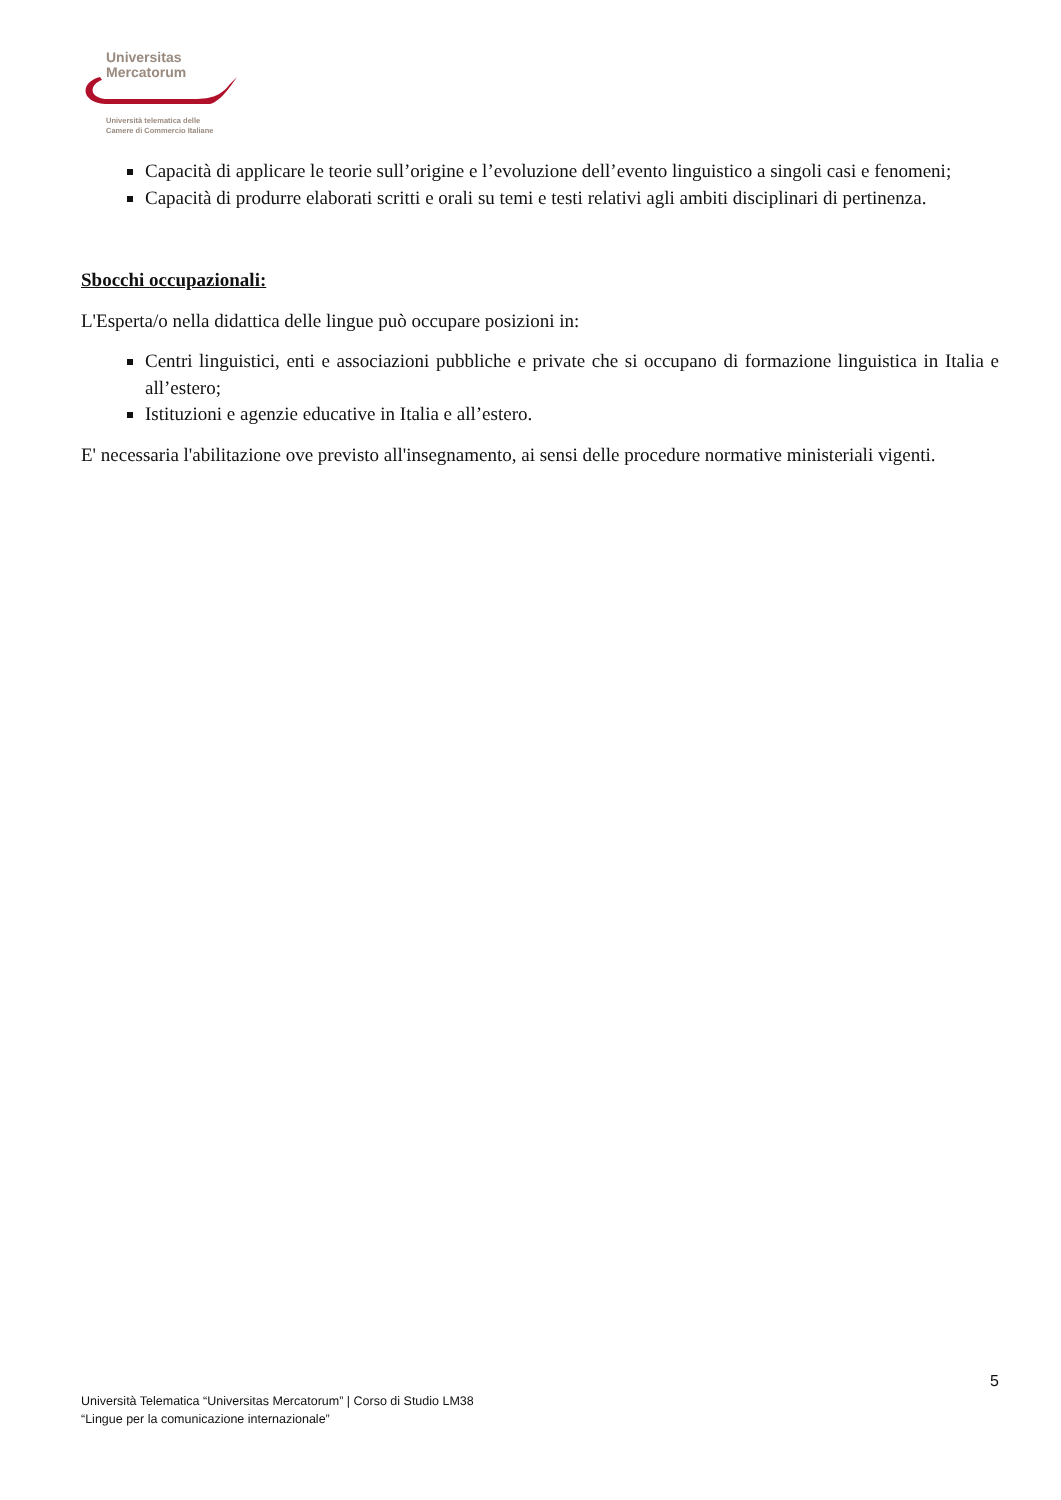Universitas
Mercatorum
Università telematica delle
Camere di Commercio Italiane
Capacità di applicare le teorie sull’origine e l’evoluzione dell’evento linguistico a singoli casi e fenomeni;
Capacità di produrre elaborati scritti e orali su temi e testi relativi agli ambiti disciplinari di pertinenza.
Sbocchi occupazionali:
L'Esperta/o nella didattica delle lingue può occupare posizioni in:
Centri linguistici, enti e associazioni pubbliche e private che si occupano di formazione linguistica in Italia e all’estero;
Istituzioni e agenzie educative in Italia e all’estero.
E' necessaria l'abilitazione ove previsto all'insegnamento, ai sensi delle procedure normative ministeriali vigenti.
5
Università Telematica “Universitas Mercatorum” | Corso di Studio LM38
“Lingue per la comunicazione internazionale”